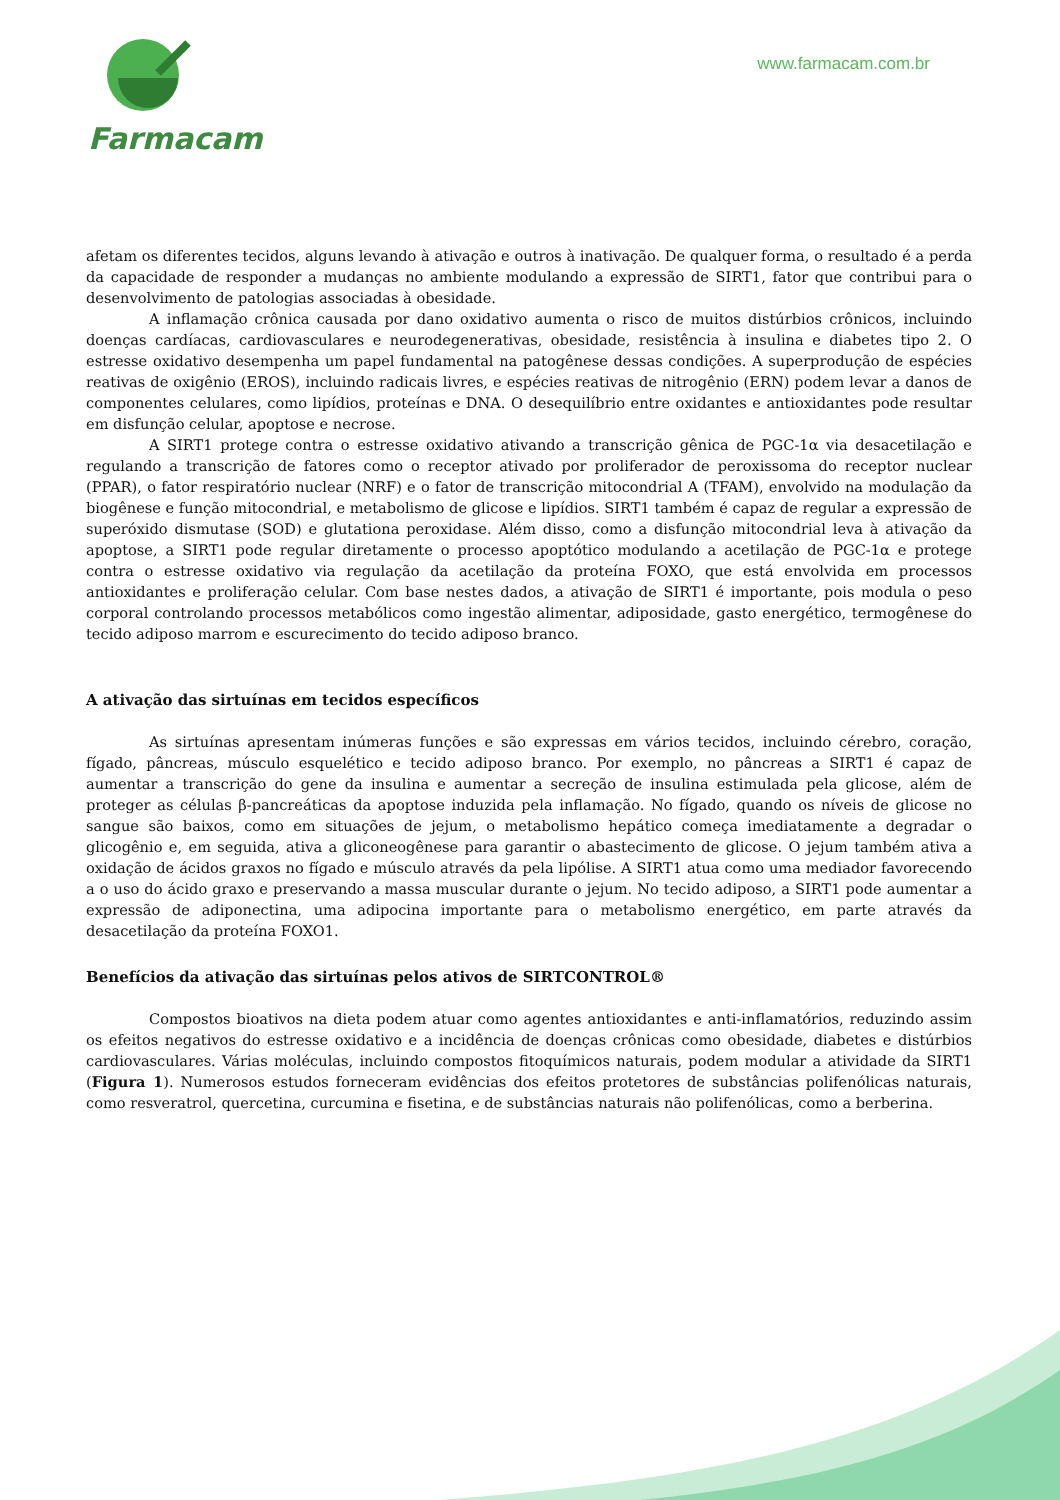Farmacam
www.farmacam.com.br
afetam os diferentes tecidos, alguns levando à ativação e outros à inativação. De qualquer forma, o resultado é a perda da capacidade de responder a mudanças no ambiente modulando a expressão de SIRT1, fator que contribui para o desenvolvimento de patologias associadas à obesidade.
A inflamação crônica causada por dano oxidativo aumenta o risco de muitos distúrbios crônicos, incluindo doenças cardíacas, cardiovasculares e neurodegenerativas, obesidade, resistência à insulina e diabetes tipo 2. O estresse oxidativo desempenha um papel fundamental na patogênese dessas condições. A superprodução de espécies reativas de oxigênio (EROS), incluindo radicais livres, e espécies reativas de nitrogênio (ERN) podem levar a danos de componentes celulares, como lipídios, proteínas e DNA. O desequilíbrio entre oxidantes e antioxidantes pode resultar em disfunção celular, apoptose e necrose.
A SIRT1 protege contra o estresse oxidativo ativando a transcrição gênica de PGC-1α via desacetilação e regulando a transcrição de fatores como o receptor ativado por proliferador de peroxissoma do receptor nuclear (PPAR), o fator respiratório nuclear (NRF) e o fator de transcrição mitocondrial A (TFAM), envolvido na modulação da biogênese e função mitocondrial, e metabolismo de glicose e lipídios. SIRT1 também é capaz de regular a expressão de superóxido dismutase (SOD) e glutationa peroxidase. Além disso, como a disfunção mitocondrial leva à ativação da apoptose, a SIRT1 pode regular diretamente o processo apoptótico modulando a acetilação de PGC-1α e protege contra o estresse oxidativo via regulação da acetilação da proteína FOXO, que está envolvida em processos antioxidantes e proliferação celular. Com base nestes dados, a ativação de SIRT1 é importante, pois modula o peso corporal controlando processos metabólicos como ingestão alimentar, adiposidade, gasto energético, termogênese do tecido adiposo marrom e escurecimento do tecido adiposo branco.
A ativação das sirtuínas em tecidos específicos
As sirtuínas apresentam inúmeras funções e são expressas em vários tecidos, incluindo cérebro, coração, fígado, pâncreas, músculo esquelético e tecido adiposo branco. Por exemplo, no pâncreas a SIRT1 é capaz de aumentar a transcrição do gene da insulina e aumentar a secreção de insulina estimulada pela glicose, além de proteger as células β-pancreáticas da apoptose induzida pela inflamação. No fígado, quando os níveis de glicose no sangue são baixos, como em situações de jejum, o metabolismo hepático começa imediatamente a degradar o glicogênio e, em seguida, ativa a gliconeogênese para garantir o abastecimento de glicose. O jejum também ativa a oxidação de ácidos graxos no fígado e músculo através da pela lipólise. A SIRT1 atua como uma mediador favorecendo a o uso do ácido graxo e preservando a massa muscular durante o jejum. No tecido adiposo, a SIRT1 pode aumentar a expressão de adiponectina, uma adipocina importante para o metabolismo energético, em parte através da desacetilação da proteína FOXO1.
Benefícios da ativação das sirtuínas pelos ativos de SIRTCONTROL®
Compostos bioativos na dieta podem atuar como agentes antioxidantes e anti-inflamatórios, reduzindo assim os efeitos negativos do estresse oxidativo e a incidência de doenças crônicas como obesidade, diabetes e distúrbios cardiovasculares. Várias moléculas, incluindo compostos fitoquímicos naturais, podem modular a atividade da SIRT1 (Figura 1). Numerosos estudos forneceram evidências dos efeitos protetores de substâncias polifenólicas naturais, como resveratrol, quercetina, curcumina e fisetina, e de substâncias naturais não polifenólicas, como a berberina.